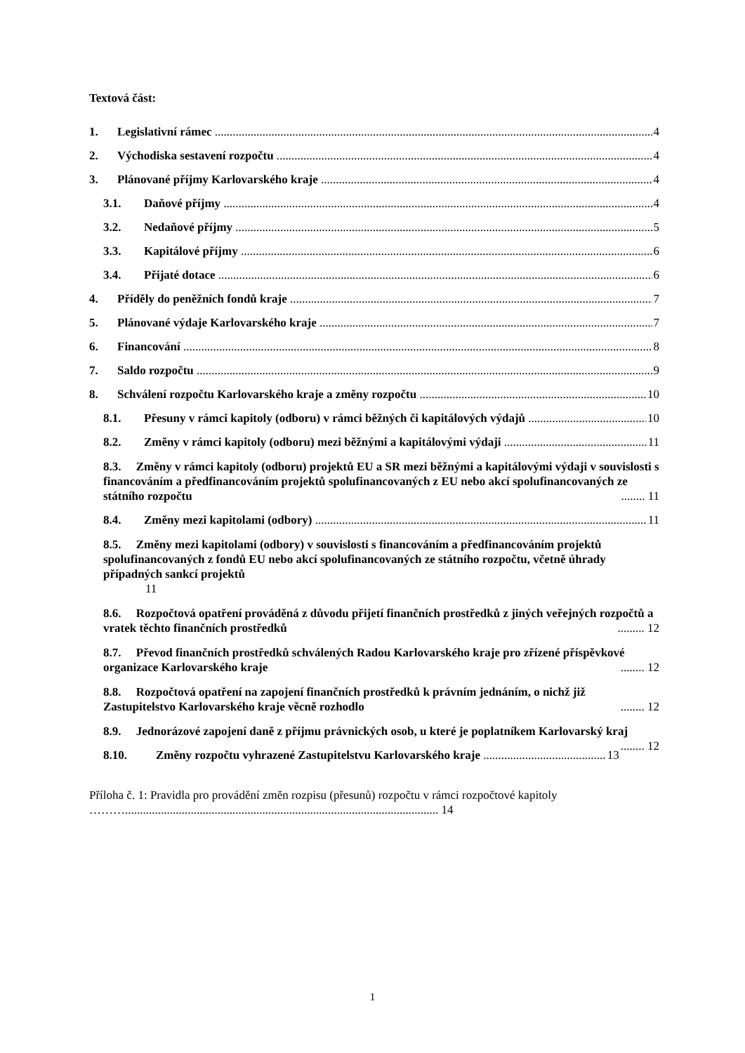Textová část:
1. Legislativní rámec 4
2. Východiska sestavení rozpočtu 4
3. Plánované příjmy Karlovarského kraje 4
3.1. Daňové příjmy 4
3.2. Nedaňové příjmy 5
3.3. Kapitálové příjmy 6
3.4. Přijaté dotace 6
4. Příděly do peněžních fondů kraje 7
5. Plánované výdaje Karlovarského kraje 7
6. Financování 8
7. Saldo rozpočtu 9
8. Schválení rozpočtu Karlovarského kraje a změny rozpočtu 10
8.1. Přesuny v rámci kapitoly (odboru) v rámci běžných či kapitálových výdajů 10
8.2. Změny v rámci kapitoly (odboru) mezi běžnými a kapitálovými výdaji 11
8.3. Změny v rámci kapitoly (odboru) projektů EU a SR mezi běžnými a kapitálovými výdaji v souvislosti s financováním a předfinancováním projektů spolufinancovaných z EU nebo akcí spolufinancovaných ze státního rozpočtu ........ 11
8.4. Změny mezi kapitolami (odbory) 11
8.5. Změny mezi kapitolami (odbory) v souvislosti s financováním a předfinancováním projektů spolufinancovaných z fondů EU nebo akcí spolufinancovaných ze státního rozpočtu, včetně úhrady případných sankcí projektů
11
8.6. Rozpočtová opatření prováděná z důvodu přijetí finančních prostředků z jiných veřejných rozpočtů a vratek těchto finančních prostředků ......... 12
8.7. Převod finančních prostředků schválených Radou Karlovarského kraje pro zřízené příspěvkové organizace Karlovarského kraje ........ 12
8.8. Rozpočtová opatření na zapojení finančních prostředků k právním jednáním, o nichž již Zastupitelstvo Karlovarského kraje věcně rozhodlo ........ 12
8.9. Jednorázové zapojení daně z příjmu právnických osob, u které je poplatníkem Karlovarský kraj ........ 12
8.10. Změny rozpočtu vyhrazené Zastupitelstvu Karlovarského kraje 13
Příloha č. 1: Pravidla pro provádění změn rozpisu (přesunů) rozpočtu v rámci rozpočtové kapitoly ………......................................................................................................... 14
1